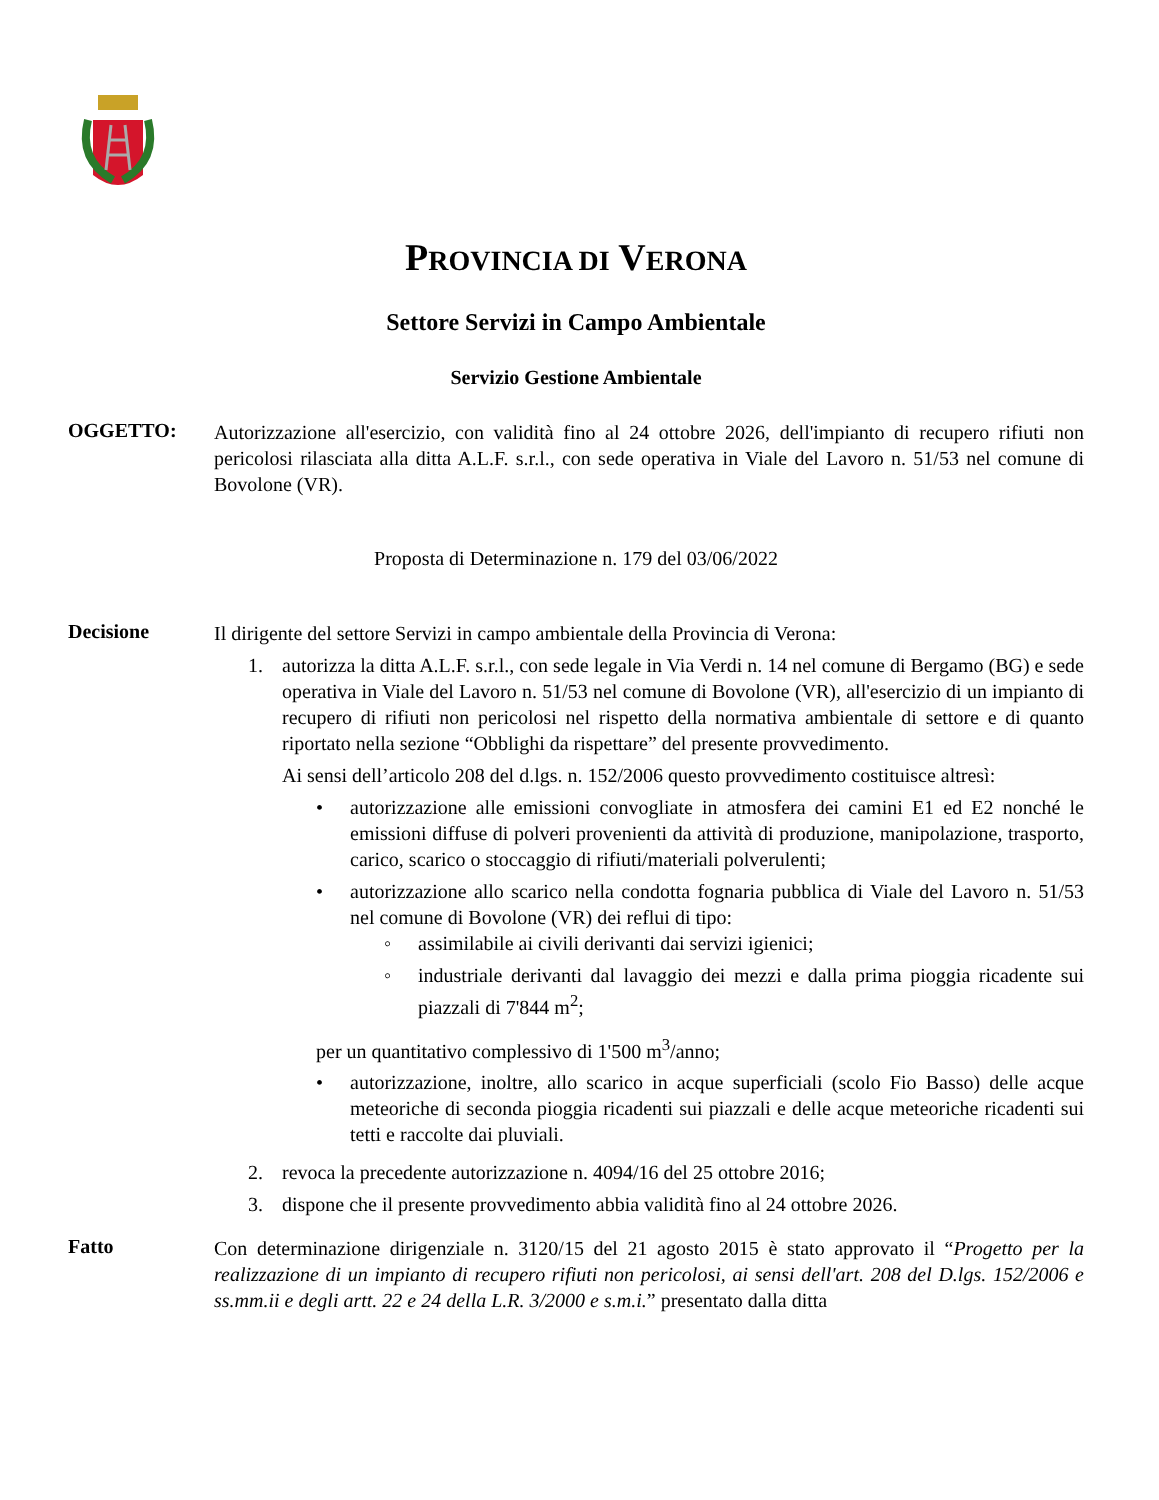PROVINCIA DI VERONA
Settore Servizi in Campo Ambientale
Servizio Gestione Ambientale
OGGETTO:
Autorizzazione all'esercizio, con validità fino al 24 ottobre 2026, dell'impianto di recupero rifiuti non pericolosi rilasciata alla ditta A.L.F. s.r.l., con sede operativa in Viale del Lavoro n. 51/53 nel comune di Bovolone (VR).
Proposta di Determinazione n. 179 del 03/06/2022
Decisione
Il dirigente del settore Servizi in campo ambientale della Provincia di Verona:
1. autorizza la ditta A.L.F. s.r.l., con sede legale in Via Verdi n. 14 nel comune di Bergamo (BG) e sede operativa in Viale del Lavoro n. 51/53 nel comune di Bovolone (VR), all'esercizio di un impianto di recupero di rifiuti non pericolosi nel rispetto della normativa ambientale di settore e di quanto riportato nella sezione “Obblighi da rispettare” del presente provvedimento.
Ai sensi dell’articolo 208 del d.lgs. n. 152/2006 questo provvedimento costituisce altresì:
• autorizzazione alle emissioni convogliate in atmosfera dei camini E1 ed E2 nonché le emissioni diffuse di polveri provenienti da attività di produzione, manipolazione, trasporto, carico, scarico o stoccaggio di rifiuti/materiali polverulenti;
• autorizzazione allo scarico nella condotta fognaria pubblica di Viale del Lavoro n. 51/53 nel comune di Bovolone (VR) dei reflui di tipo:
◦ assimilabile ai civili derivanti dai servizi igienici;
◦ industriale derivanti dal lavaggio dei mezzi e dalla prima pioggia ricadente sui piazzali di 7'844 m<sup>2</sup>;
per un quantitativo complessivo di 1'500 m<sup>3</sup>/anno;
• autorizzazione, inoltre, allo scarico in acque superficiali (scolo Fio Basso) delle acque meteoriche di seconda pioggia ricadenti sui piazzali e delle acque meteoriche ricadenti sui tetti e raccolte dai pluviali.
2. revoca la precedente autorizzazione n. 4094/16 del 25 ottobre 2016;
3. dispone che il presente provvedimento abbia validità fino al 24 ottobre 2026.
Fatto
Con determinazione dirigenziale n. 3120/15 del 21 agosto 2015 è stato approvato il “Progetto per la realizzazione di un impianto di recupero rifiuti non pericolosi, ai sensi dell'art. 208 del D.lgs. 152/2006 e ss.mm.ii e degli artt. 22 e 24 della L.R. 3/2000 e s.m.i.” presentato dalla ditta